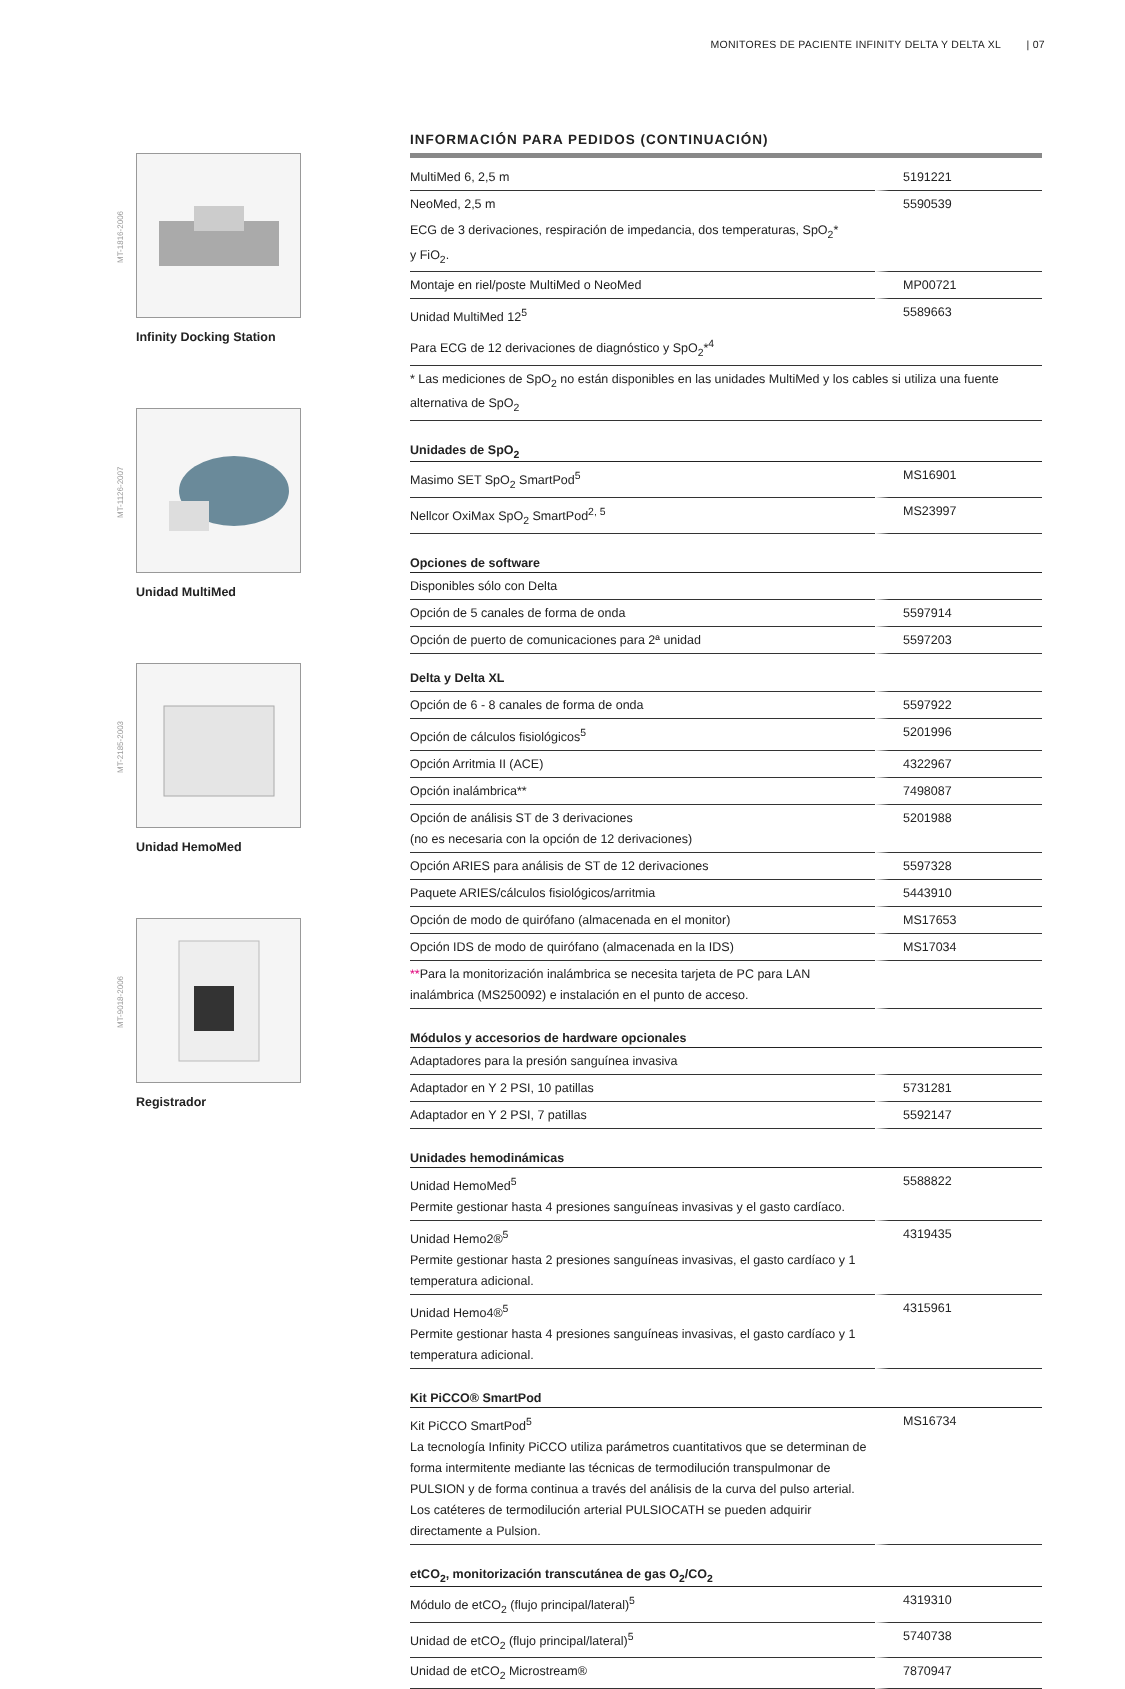MONITORES DE PACIENTE INFINITY DELTA Y DELTA XL | 07
MT-1816-2006
Infinity Docking Station
MT-1126-2007
Unidad MultiMed
MT-2185-2003
Unidad HemoMed
MT-9018-2006
Registrador
INFORMACIÓN PARA PEDIDOS (CONTINUACIÓN)
| MultiMed 6, 2,5 m | 5191221 |
| NeoMed, 2,5 m | 5590539 |
| ECG de 3 derivaciones, respiración de impedancia, dos temperaturas, SpO<sub>2</sub>* y FiO<sub>2</sub>. | |
| Montaje en riel/poste MultiMed o NeoMed | MP00721 |
| Unidad MultiMed 12<sup>5</sup> | 5589663 |
| Para ECG de 12 derivaciones de diagnóstico y SpO<sub>2</sub>*<sup>4</sup> | |
| * Las mediciones de SpO<sub>2</sub> no están disponibles en las unidades MultiMed y los cables si utiliza una fuente alternativa de SpO<sub>2</sub> | |
| Unidades de SpO<sub>2</sub> | |
| Masimo SET SpO<sub>2</sub> SmartPod<sup>5</sup> | MS16901 |
| Nellcor OxiMax SpO<sub>2</sub> SmartPod<sup>2, 5</sup> | MS23997 |
| Opciones de software | |
| Disponibles sólo con Delta | |
| Opción de 5 canales de forma de onda | 5597914 |
| Opción de puerto de comunicaciones para 2ª unidad | 5597203 |
| Delta y Delta XL | |
| Opción de 6 - 8 canales de forma de onda | 5597922 |
| Opción de cálculos fisiológicos<sup>5</sup> | 5201996 |
| Opción Arritmia II (ACE) | 4322967 |
| Opción inalámbrica** | 7498087 |
| Opción de análisis ST de 3 derivaciones (no es necesaria con la opción de 12 derivaciones) | 5201988 |
| Opción ARIES para análisis de ST de 12 derivaciones | 5597328 |
| Paquete ARIES/cálculos fisiológicos/arritmia | 5443910 |
| Opción de modo de quirófano (almacenada en el monitor) | MS17653 |
| Opción IDS de modo de quirófano (almacenada en la IDS) | MS17034 |
| ** Para la monitorización inalámbrica se necesita tarjeta de PC para LAN inalámbrica (MS250092) e instalación en el punto de acceso. | |
| Módulos y accesorios de hardware opcionales | |
| Adaptadores para la presión sanguínea invasiva | |
| Adaptador en Y 2 PSI, 10 patillas | 5731281 |
| Adaptador en Y 2 PSI, 7 patillas | 5592147 |
| Unidades hemodinámicas | |
| Unidad HemoMed<sup>5</sup> Permite gestionar hasta 4 presiones sanguíneas invasivas y el gasto cardíaco. | 5588822 |
| Unidad Hemo2®<sup>5</sup> Permite gestionar hasta 2 presiones sanguíneas invasivas, el gasto cardíaco y 1 temperatura adicional. | 4319435 |
| Unidad Hemo4®<sup>5</sup> Permite gestionar hasta 4 presiones sanguíneas invasivas, el gasto cardíaco y 1 temperatura adicional. | 4315961 |
| Kit PiCCO® SmartPod | |
| Kit PiCCO SmartPod<sup>5</sup> La tecnología Infinity PiCCO utiliza parámetros cuantitativos que se determinan de forma intermitente mediante las técnicas de termodilución transpulmonar de PULSION y de forma continua a través del análisis de la curva del pulso arterial. Los catéteres de termodilución arterial PULSIOCATH se pueden adquirir directamente a Pulsion. | MS16734 |
| etCO<sub>2</sub>, monitorización transcutánea de gas O<sub>2</sub>/CO<sub>2</sub> | |
| Módulo de etCO<sub>2</sub> (flujo principal/lateral)<sup>5</sup> | 4319310 |
| Unidad de etCO<sub>2</sub> (flujo principal/lateral)<sup>5</sup> | 5740738 |
| Unidad de etCO<sub>2</sub> Microstream® | 7870947 |